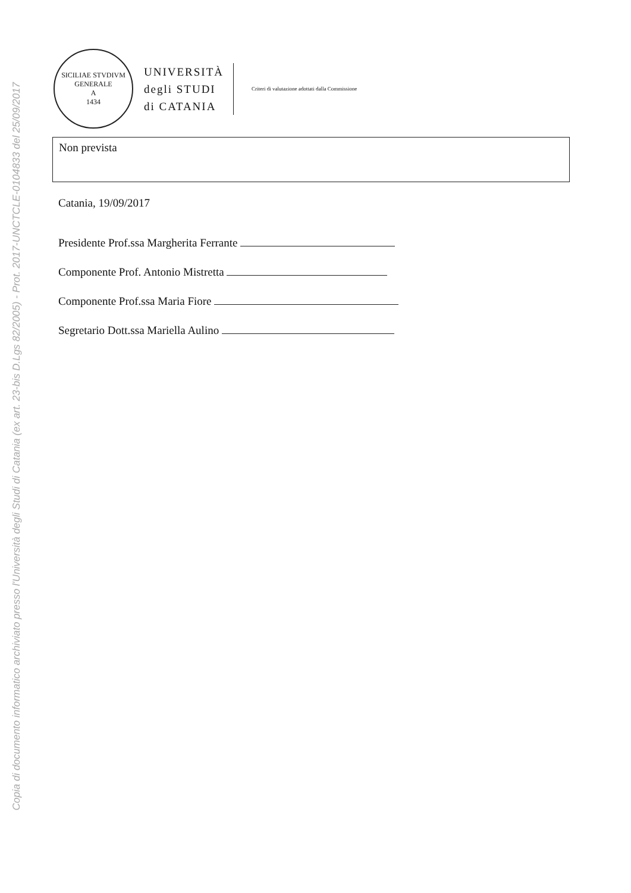Copia di documento informatico archiviato presso l'Università degli Studi di Catania (ex art. 23-bis D.Lgs 82/2005) - Prot. 2017-UNCTCLE-0104833 del 25/09/2017
SICILIAE STVDIVM GENERALE
A
1434
UNIVERSITÀ
degli STUDI
di CATANIA
Criteri di valutazione adottati dalla Commissione
Non prevista
Catania, 19/09/2017
Presidente Prof.ssa Margherita Ferrante
Componente Prof. Antonio Mistretta
Componente Prof.ssa Maria Fiore
Segretario Dott.ssa Mariella Aulino